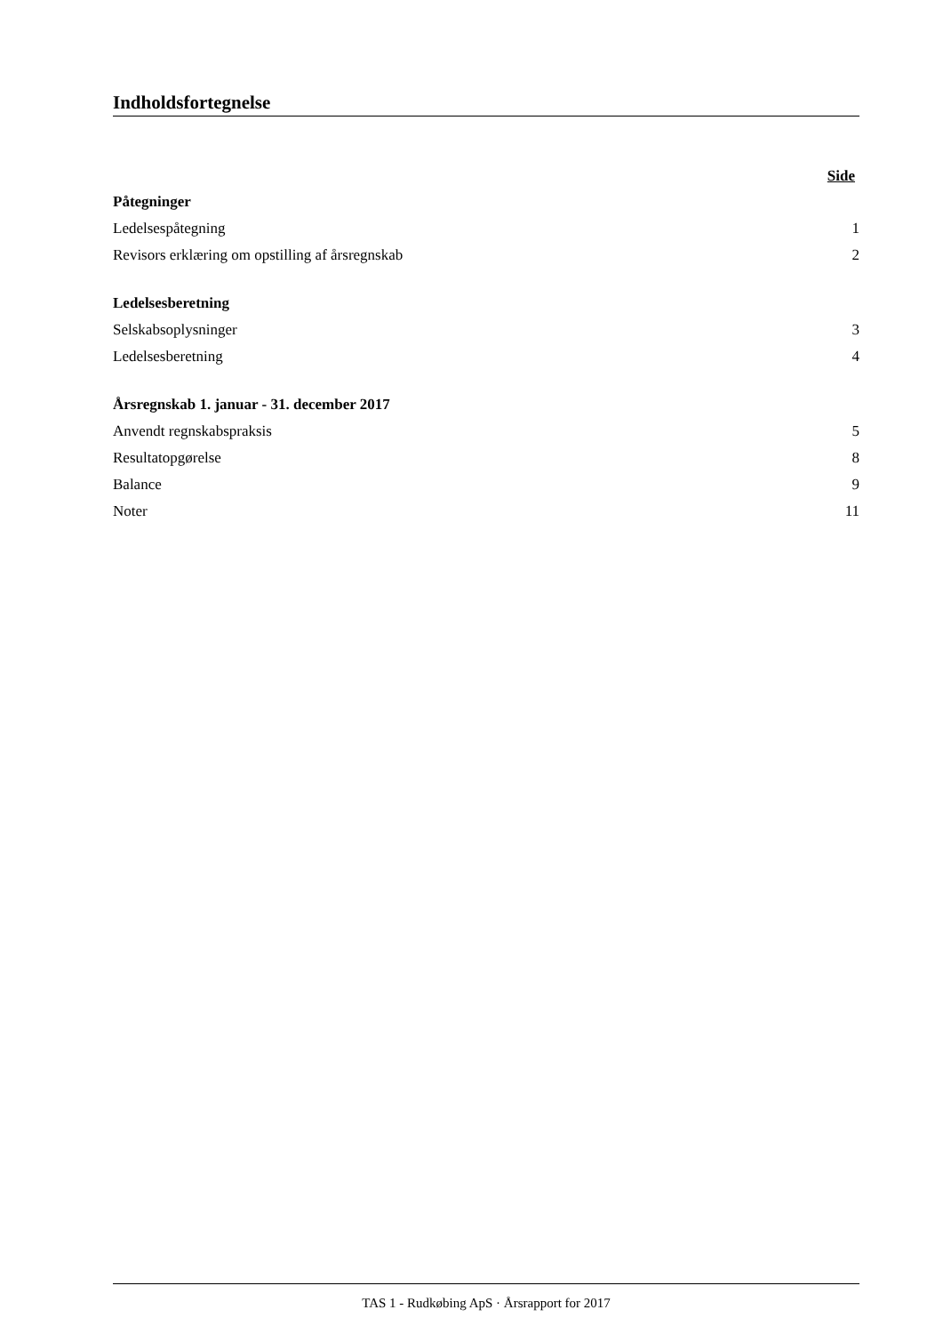Indholdsfortegnelse
Side
Påtegninger
Ledelsespåtegning 1
Revisors erklæring om opstilling af årsregnskab 2
Ledelsesberetning
Selskabsoplysninger 3
Ledelsesberetning 4
Årsregnskab 1. januar - 31. december 2017
Anvendt regnskabspraksis 5
Resultatopgørelse 8
Balance 9
Noter 11
TAS 1 - Rudkøbing ApS · Årsrapport for 2017